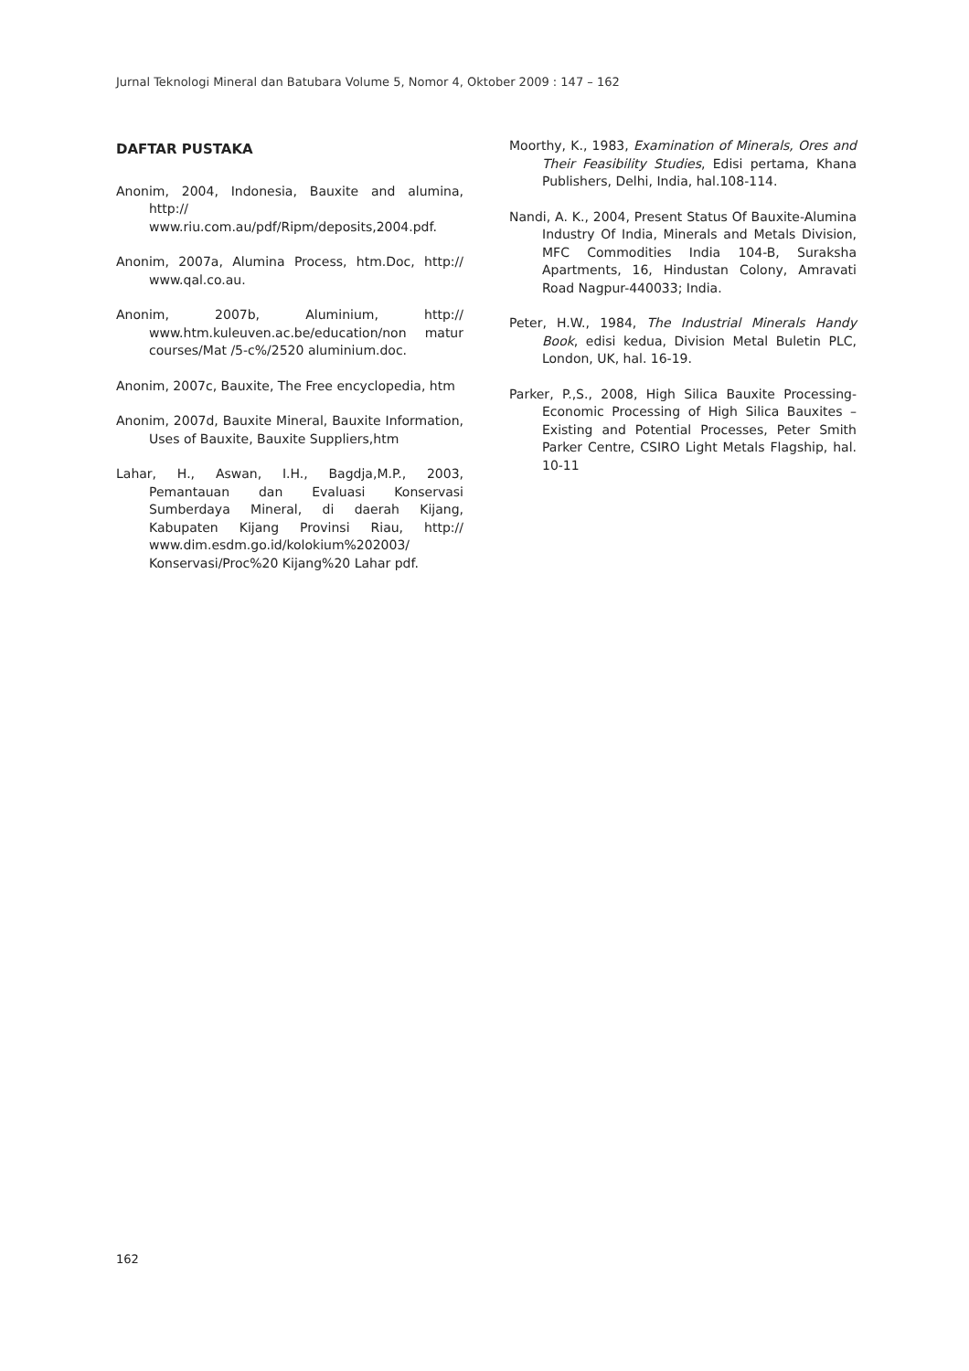Jurnal Teknologi Mineral dan Batubara Volume 5, Nomor 4, Oktober 2009 : 147 – 162
DAFTAR PUSTAKA
Anonim, 2004, Indonesia, Bauxite and alumina, http:// www.riu.com.au/pdf/Ripm/deposits,2004.pdf.
Anonim, 2007a, Alumina Process, htm.Doc, http:// www.qal.co.au.
Anonim, 2007b, Aluminium, http:// www.htm.kuleuven.ac.be/education/non matur courses/Mat /5-c%/2520 aluminium.doc.
Anonim, 2007c, Bauxite, The Free encyclopedia, htm
Anonim, 2007d, Bauxite Mineral, Bauxite Information, Uses of Bauxite, Bauxite Suppliers,htm
Lahar, H., Aswan, I.H., Bagdja,M.P., 2003, Pemantauan dan Evaluasi Konservasi Sumberdaya Mineral, di daerah Kijang, Kabupaten Kijang Provinsi Riau, http:// www.dim.esdm.go.id/kolokium%202003/ Konservasi/Proc%20 Kijang%20 Lahar pdf.
Moorthy, K., 1983, Examination of Minerals, Ores and Their Feasibility Studies, Edisi pertama, Khana Publishers, Delhi, India, hal.108-114.
Nandi, A. K., 2004, Present Status Of Bauxite-Alumina Industry Of India, Minerals and Metals Division, MFC Commodities India 104-B, Suraksha Apartments, 16, Hindustan Colony, Amravati Road Nagpur-440033; India.
Peter, H.W., 1984, The Industrial Minerals Handy Book, edisi kedua, Division Metal Buletin PLC, London, UK, hal. 16-19.
Parker, P.,S., 2008, High Silica Bauxite Processing-Economic Processing of High Silica Bauxites – Existing and Potential Processes, Peter Smith Parker Centre, CSIRO Light Metals Flagship, hal. 10-11
162